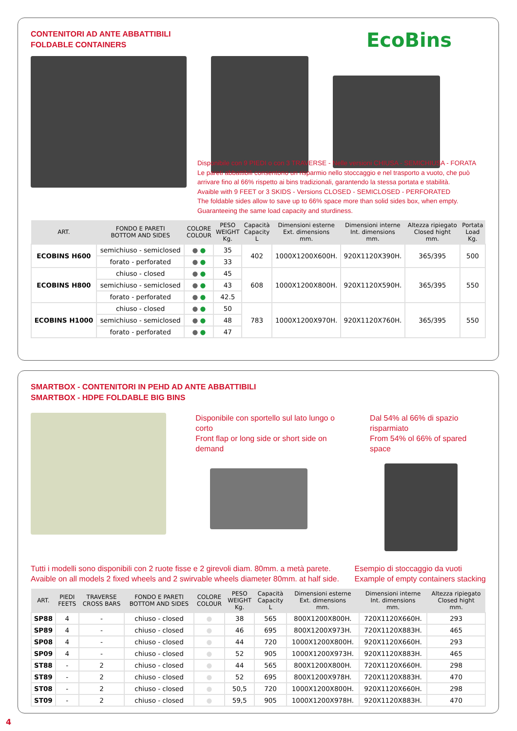CONTENITORI AD ANTE ABBATTIBILI
FOLDABLE CONTAINERS
EcoBins
Disponibile con 9 PIEDI o con 3 TRAVERSE - Nelle versioni CHIUSA - SEMICHIUSA - FORATA
Le pareti abbattibili consentono un risparmio nello stoccaggio e nel trasporto a vuoto, che può arrivare fino al 66% rispetto ai bins tradizionali, garantendo la stessa portata e stabilità.
Avaible with 9 FEET or 3 SKIDS - Versions CLOSED - SEMICLOSED - PERFORATED
The foldable sides allow to save up to 66% space more than solid sides box, when empty. Guaranteeing the same load capacity and sturdiness.
| ART. | FONDO E PARETI BOTTOM AND SIDES | COLORE COLOUR | PESO WEIGHT Kg. | Capacità Capacity L | Dimensioni esterne Ext. dimensions mm. | Dimensioni interne Int. dimensions mm. | Altezza ripiegato Closed hight mm. | Portata Load Kg. |
| --- | --- | --- | --- | --- | --- | --- | --- | --- |
| ECOBINS H600 | semichiuso - semiclosed | ● ● | 35 | 402 | 1000X1200X600H. | 920X1120X390H. | 365/395 | 500 |
| | forato - perforated | ● ● | 33 | | | | | |
| ECOBINS H800 | chiuso - closed | ● ● | 45 | 608 | 1000X1200X800H. | 920X1120X590H. | 365/395 | 550 |
| | semichiuso - semiclosed | ● ● | 43 | | | | | |
| | forato - perforated | ● ● | 42.5 | | | | | |
| ECOBINS H1000 | chiuso - closed | ● ● | 50 | 783 | 1000X1200X970H. | 920X1120X760H. | 365/395 | 550 |
| | semichiuso - semiclosed | ● ● | 48 | | | | | |
| | forato - perforated | ● ● | 47 | | | | | |
SMARTBOX - CONTENITORI IN PEHD AD ANTE ABBATTIBILI
SMARTBOX - HDPE FOLDABLE BIG BINS
Disponibile con sportello sul lato lungo o corto
Front flap or long side or short side on demand
Dal 54% al 66% di spazio risparmiato
From 54% ol 66% of spared space
Tutti i modelli sono disponibili con 2 ruote fisse e 2 girevoli diam. 80mm. a metà parete.
Avaible on all models 2 fixed wheels and 2 swirvable wheels diameter 80mm. at half side.
Esempio di stoccaggio da vuoti
Example of empty containers stacking
| ART. | PIEDI FEETS | TRAVERSE CROSS BARS | FONDO E PARETI BOTTOM AND SIDES | COLORE COLOUR | PESO WEIGHT Kg. | Capacità Capacity L | Dimensioni esterne Ext. dimensions mm. | Dimensioni interne Int. dimensions mm. | Altezza ripiegato Closed hight mm. |
| --- | --- | --- | --- | --- | --- | --- | --- | --- | --- |
| SP88 | 4 | - | chiuso - closed | ● | 38 | 565 | 800X1200X800H. | 720X1120X660H. | 293 |
| SP89 | 4 | - | chiuso - closed | ● | 46 | 695 | 800X1200X973H. | 720X1120X883H. | 465 |
| SP08 | 4 | - | chiuso - closed | ● | 44 | 720 | 1000X1200X800H. | 920X1120X660H. | 293 |
| SP09 | 4 | - | chiuso - closed | ● | 52 | 905 | 1000X1200X973H. | 920X1120X883H. | 465 |
| ST88 | - | 2 | chiuso - closed | ● | 44 | 565 | 800X1200X800H. | 720X1120X660H. | 298 |
| ST89 | - | 2 | chiuso - closed | ● | 52 | 695 | 800X1200X978H. | 720X1120X883H. | 470 |
| ST08 | - | 2 | chiuso - closed | ● | 50,5 | 720 | 1000X1200X800H. | 920X1120X660H. | 298 |
| ST09 | - | 2 | chiuso - closed | ● | 59,5 | 905 | 1000X1200X978H. | 920X1120X883H. | 470 |
4